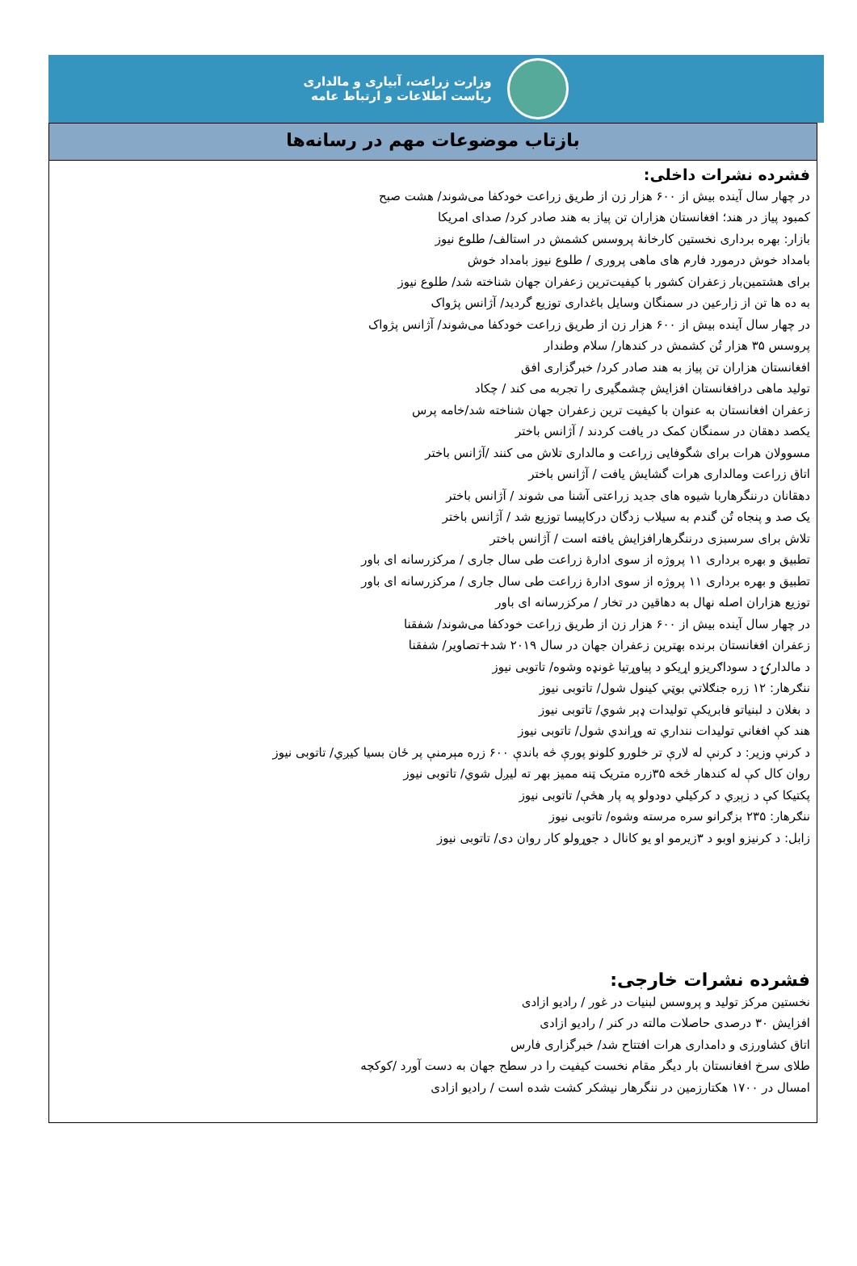وزارت زراعت، آبیاری و مالداری
ریاست اطلاعات و ارتباط عامه
بازتاب موضوعات مهم در رسانه‌ها
فشرده نشرات داخلی:
در چهار سال آینده بیش از ۶۰۰ هزار زن از طریق زراعت خودکفا می‌شوند/ هشت صبح
کمبود پیاز در هند؛ افغانستان هزاران تن پیاز به هند صادر کرد/ صدای امریکا
بازار: بهره برداری نخستین کارخانهٔ پروسس کشمش در استالف/ طلوع نیوز
بامداد خوش درمورد فارم های ماهی پروری / طلوع نیوز بامداد خوش
برای هشتمین‌بار زعفران کشور با کیفیت‌ترین زعفران جهان شناخته شد/ طلوع نیوز
به ده ها تن از زارعین در سمنگان وسایل باغداری توزیع گردید/ آژانس پژواک
در چهار سال آینده بیش از ۶۰۰ هزار زن از طریق زراعت خودکفا می‌شوند/ آژانس پژواک
پروسس ۳۵ هزار تُن کشمش در کندهار/ سلام وطندار
افغانستان هزاران تن پیاز به هند صادر کرد/ خبرگزاری افق
تولید ماهی درافغانستان افزایش چشمگیری را تجربه می کند / چکاد
زعفران افغانستان به عنوان با کیفیت ترین زعفران جهان شناخته شد/خامه پرس
یکصد دهقان در سمنگان کمک در یافت کردند / آژانس باختر
مسوولان هرات برای شگوفایی زراعت و مالداری تلاش می کنند /آژانس باختر
اتاق زراعت ومالداری هرات گشایش یافت / آژانس باختر
دهقانان درننگرهاربا شیوه های جدید زراعتی آشنا می شوند / آژانس باختر
یک صد و پنجاه تُن گندم به سیلاب زدگان درکاپیسا توزیع شد / آژانس باختر
تلاش برای سرسبزی درننگرهارافزایش یافته است / آژانس باختر
تطبیق و بهره برداری ۱۱ پروژه از سوی ادارهٔ زراعت طی سال جاری / مرکزرسانه ای باور
تطبیق و بهره برداری ۱۱ پروژه از سوی ادارهٔ زراعت طی سال جاری / مرکزرسانه ای باور
توزیع هزاران اصله نهال به دهاقین در تخار / مرکزرسانه ای باور
در چهار سال آینده بیش از ۶۰۰ هزار زن از طریق زراعت خودکفا می‌شوند/ شفقنا
زعفران افغانستان برنده بهترین زعفران جهان در سال ۲۰۱۹ شد+تصاویر/ شفقنا
د مالدارۍ د سوداګریزو اړیکو د پیاوړتیا غونډه وشوه/ تاتوبی نیوز
ننګرهار: ۱۲ زره جنګلاتي بوټي کينول شول/ تاتوبی نیوز
د بغلان د لبنیاتو فابریکې تولیدات ډېر شوي/ تاتوبی نیوز
هند کې افغاني تولیدات ننداري ته وړاندي شول/ تاتوبی نیوز
د کرنې وزير: د کرنې له لارې تر خلورو کلونو پورې څه باندې ۶۰۰ زره مېرمنې پر ځان بسیا کيږي/ تاتوبی نیوز
روان کال کې له کندهار څخه ۳۵زره متریک ټنه ممیز بهر ته لیږل شوي/ تاتوبی نیوز
پکتیکا کې د زېږي د کرکيلي دودولو په پار هڅې/ تاتوبی نیوز
ننګرهار: ۲۳۵ بزګرانو سره مرسته وشوه/ تاتوبی نیوز
زابل: د کرنیزو اوبو د ۳زیرمو او یو کانال د جوړولو کار روان دی/ تاتوبی نیوز
فشرده نشرات خارجی:
نخستین مرکز تولید و پروسس لبنیات در غور / رادیو ازادی
افزایش ۳۰ درصدی حاصلات مالته در کنر / رادیو ازادی
اتاق کشاورزی و دامداری هرات افتتاح شد/ خبرگزاری فارس
طلای سرخ افغانستان بار دیگر مقام نخست کیفیت را در سطح جهان به دست آورد /کوکچه
امسال در ۱۷۰۰ هکتارزمین در ننگرهار نیشکر کشت شده است / رادیو ازادی